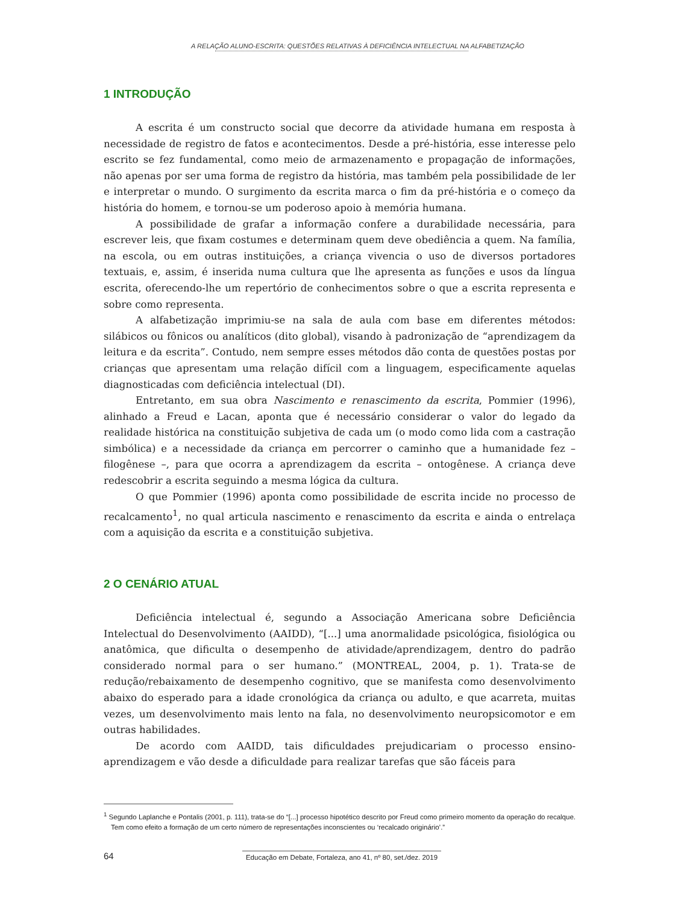A RELAÇÃO ALUNO-ESCRITA: QUESTÕES RELATIVAS À DEFICIÊNCIA INTELECTUAL NA ALFABETIZAÇÃO
1 INTRODUÇÃO
A escrita é um constructo social que decorre da atividade humana em resposta à necessidade de registro de fatos e acontecimentos. Desde a pré-história, esse interesse pelo escrito se fez fundamental, como meio de armazenamento e propagação de informações, não apenas por ser uma forma de registro da história, mas também pela possibilidade de ler e interpretar o mundo. O surgimento da escrita marca o fim da pré-história e o começo da história do homem, e tornou-se um poderoso apoio à memória humana.
A possibilidade de grafar a informação confere a durabilidade necessária, para escrever leis, que fixam costumes e determinam quem deve obediência a quem. Na família, na escola, ou em outras instituições, a criança vivencia o uso de diversos portadores textuais, e, assim, é inserida numa cultura que lhe apresenta as funções e usos da língua escrita, oferecendo-lhe um repertório de conhecimentos sobre o que a escrita representa e sobre como representa.
A alfabetização imprimiu-se na sala de aula com base em diferentes métodos: silábicos ou fônicos ou analíticos (dito global), visando à padronização de “aprendizagem da leitura e da escrita”. Contudo, nem sempre esses métodos dão conta de questões postas por crianças que apresentam uma relação difícil com a linguagem, especificamente aquelas diagnosticadas com deficiência intelectual (DI).
Entretanto, em sua obra Nascimento e renascimento da escrita, Pommier (1996), alinhado a Freud e Lacan, aponta que é necessário considerar o valor do legado da realidade histórica na constituição subjetiva de cada um (o modo como lida com a castração simbólica) e a necessidade da criança em percorrer o caminho que a humanidade fez – filogênese –, para que ocorra a aprendizagem da escrita – ontogênese. A criança deve redescobrir a escrita seguindo a mesma lógica da cultura.
O que Pommier (1996) aponta como possibilidade de escrita incide no processo de recalcamento<sup>1</sup>, no qual articula nascimento e renascimento da escrita e ainda o entrelaça com a aquisição da escrita e a constituição subjetiva.
2 O CENÁRIO ATUAL
Deficiência intelectual é, segundo a Associação Americana sobre Deficiência Intelectual do Desenvolvimento (AAIDD), “[...] uma anormalidade psicológica, fisiológica ou anatômica, que dificulta o desempenho de atividade/aprendizagem, dentro do padrão considerado normal para o ser humano.” (MONTREAL, 2004, p. 1). Trata-se de redução/rebaixamento de desempenho cognitivo, que se manifesta como desenvolvimento abaixo do esperado para a idade cronológica da criança ou adulto, e que acarreta, muitas vezes, um desenvolvimento mais lento na fala, no desenvolvimento neuropsicomotor e em outras habilidades.
De acordo com AAIDD, tais dificuldades prejudicariam o processo ensino-aprendizagem e vão desde a dificuldade para realizar tarefas que são fáceis para
<sup>1</sup> Segundo Laplanche e Pontalis (2001, p. 111), trata-se do “[...] processo hipotético descrito por Freud como primeiro momento da operação do recalque. Tem como efeito a formação de um certo número de representações inconscientes ou ‘recalcado originário’.”
64
Educação em Debate, Fortaleza, ano 41, nº 80, set./dez. 2019